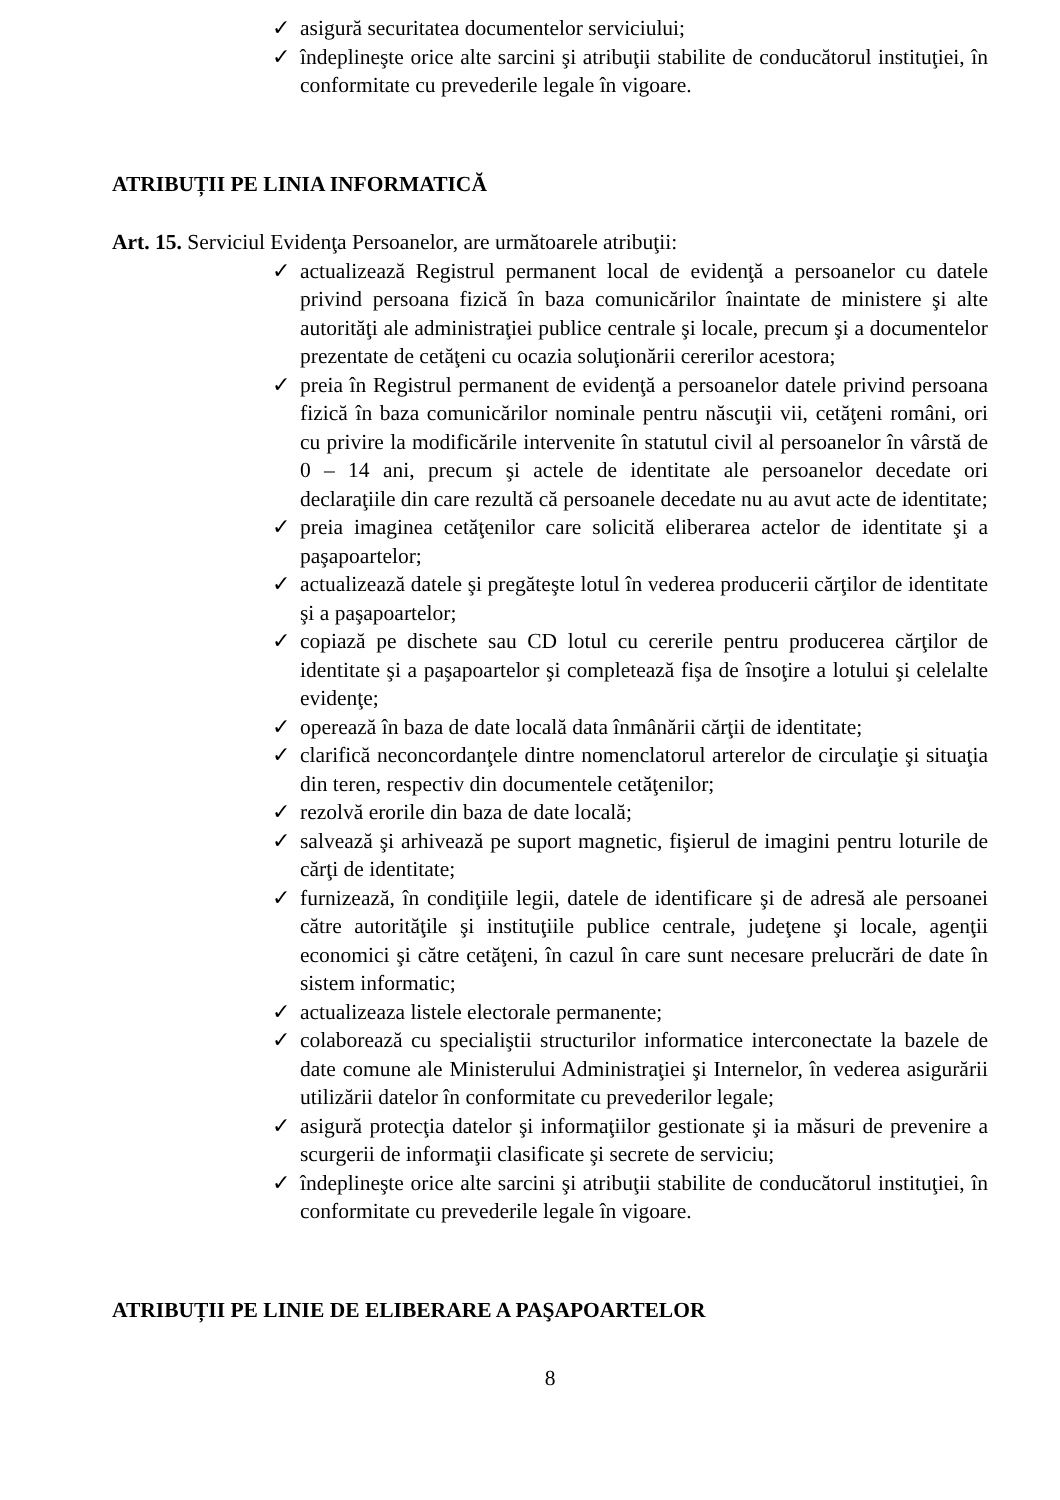✓ asigură securitatea documentelor serviciului;
✓ îndeplineşte orice alte sarcini şi atribuţii stabilite de conducătorul instituţiei, în conformitate cu prevederile legale în vigoare.
ATRIBUȚII PE LINIA INFORMATICĂ
Art. 15. Serviciul Evidenţa Persoanelor, are următoarele atribuţii:
✓ actualizează Registrul permanent local de evidenţă a persoanelor cu datele privind persoana fizică în baza comunicărilor înaintate de ministere şi alte autorităţi ale administraţiei publice centrale şi locale, precum şi a documentelor prezentate de cetăţeni cu ocazia soluţionării cererilor acestora;
✓ preia în Registrul permanent de evidenţă a persoanelor datele privind persoana fizică în baza comunicărilor nominale pentru născuţii vii, cetăţeni români, ori cu privire la modificările intervenite în statutul civil al persoanelor în vârstă de 0 – 14 ani, precum şi actele de identitate ale persoanelor decedate ori declaraţiile din care rezultă că persoanele decedate nu au avut acte de identitate;
✓ preia imaginea cetăţenilor care solicită eliberarea actelor de identitate şi a paşapoartelor;
✓ actualizează datele şi pregăteşte lotul în vederea producerii cărţilor de identitate şi a paşapoartelor;
✓ copiază pe dischete sau CD lotul cu cererile pentru producerea cărţilor de identitate şi a paşapoartelor şi completează fişa de însoţire a lotului şi celelalte evidenţe;
✓ operează în baza de date locală data înmânării cărţii de identitate;
✓ clarifică neconcordanţele dintre nomenclatorul arterelor de circulaţie şi situaţia din teren, respectiv din documentele cetăţenilor;
✓ rezolvă erorile din baza de date locală;
✓ salvează şi arhivează pe suport magnetic, fişierul de imagini pentru loturile de cărţi de identitate;
✓ furnizează, în condiţiile legii, datele de identificare şi de adresă ale persoanei către autorităţile şi instituţiile publice centrale, judeţene şi locale, agenţii economici şi către cetăţeni, în cazul în care sunt necesare prelucrări de date în sistem informatic;
✓ actualizeaza listele electorale permanente;
✓ colaborează cu specialiştii structurilor informatice interconectate la bazele de date comune ale Ministerului Administraţiei şi Internelor, în vederea asigurării utilizării datelor în conformitate cu prevederilor legale;
✓ asigură protecţia datelor şi informaţiilor gestionate şi ia măsuri de prevenire a scurgerii de informaţii clasificate şi secrete de serviciu;
✓ îndeplineşte orice alte sarcini şi atribuţii stabilite de conducătorul instituţiei, în conformitate cu prevederile legale în vigoare.
ATRIBUȚII PE LINIE DE ELIBERARE A PAŞAPOARTELOR
8